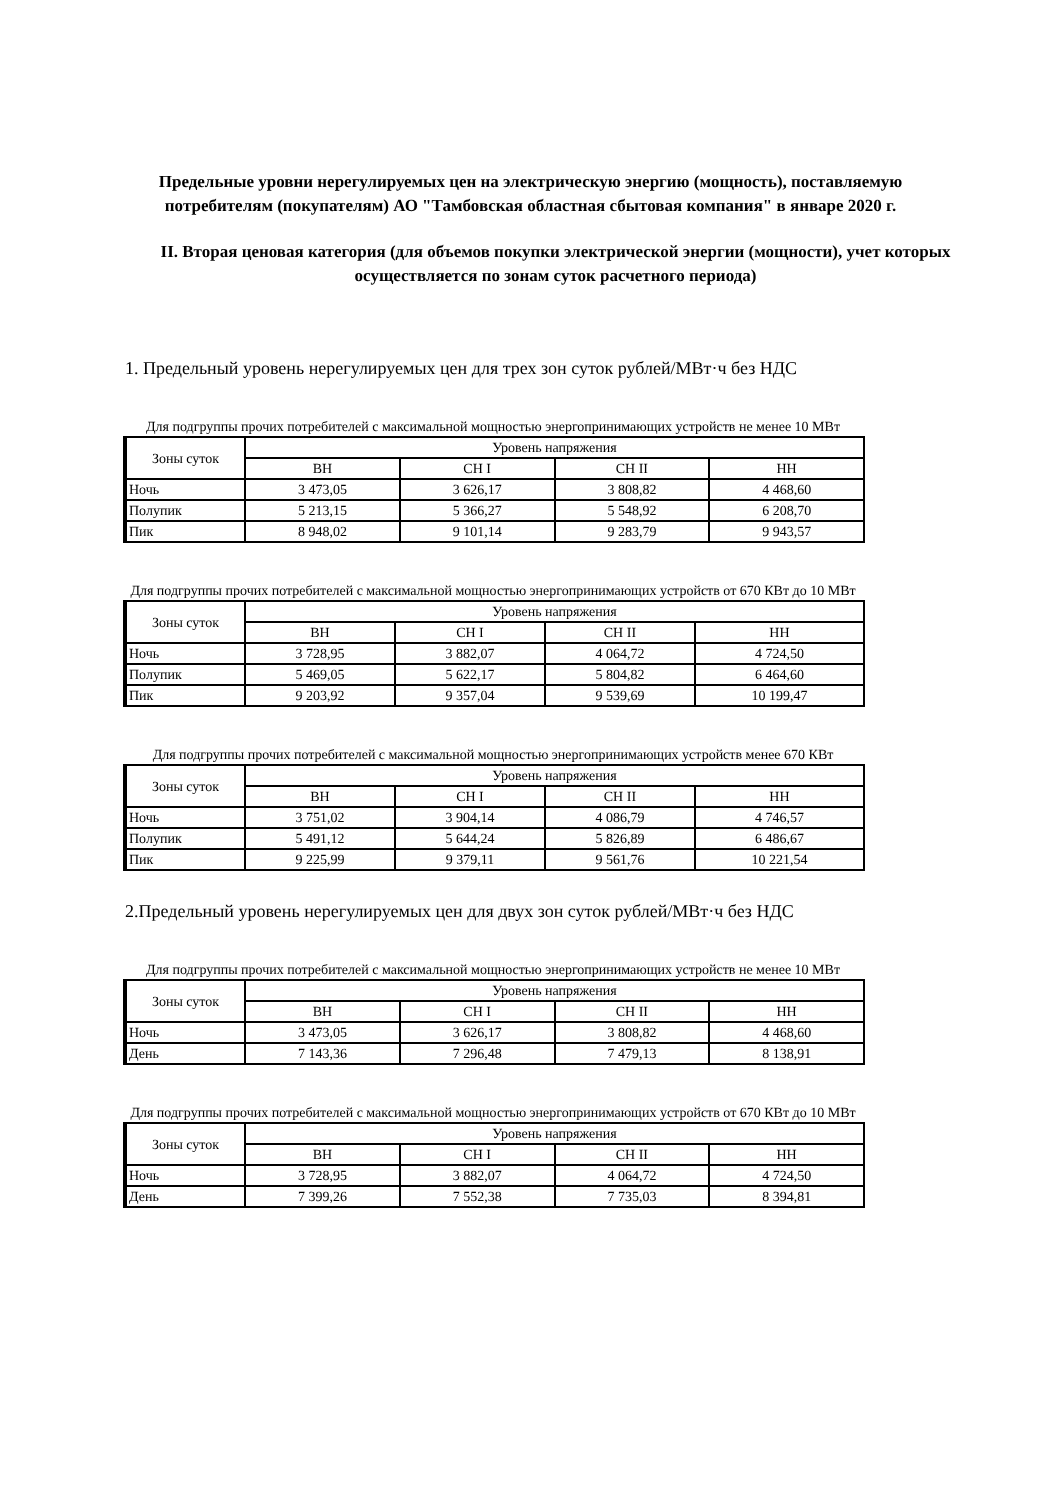Предельные уровни нерегулируемых цен на электрическую энергию (мощность), поставляемую потребителям (покупателям) АО "Тамбовская областная сбытовая компания" в январе 2020 г.
II. Вторая ценовая категория (для объемов покупки электрической энергии (мощности), учет которых осуществляется по зонам суток расчетного периода)
1. Предельный уровень нерегулируемых цен для трех зон суток рублей/МВт·ч без НДС
Для подгруппы прочих потребителей с максимальной мощностью энергопринимающих устройств не менее 10 МВт
| Зоны суток | Уровень напряжения | | | |
| --- | --- | --- | --- | --- |
| | ВН | СН I | СН II | НН |
| Ночь | 3 473,05 | 3 626,17 | 3 808,82 | 4 468,60 |
| Полупик | 5 213,15 | 5 366,27 | 5 548,92 | 6 208,70 |
| Пик | 8 948,02 | 9 101,14 | 9 283,79 | 9 943,57 |
Для подгруппы прочих потребителей с максимальной мощностью энергопринимающих устройств от 670 КВт до 10 МВт
| Зоны суток | Уровень напряжения | | | |
| --- | --- | --- | --- | --- |
| | ВН | СН I | СН II | НН |
| Ночь | 3 728,95 | 3 882,07 | 4 064,72 | 4 724,50 |
| Полупик | 5 469,05 | 5 622,17 | 5 804,82 | 6 464,60 |
| Пик | 9 203,92 | 9 357,04 | 9 539,69 | 10 199,47 |
Для подгруппы прочих потребителей с максимальной мощностью энергопринимающих устройств менее 670 КВт
| Зоны суток | Уровень напряжения | | | |
| --- | --- | --- | --- | --- |
| | ВН | СН I | СН II | НН |
| Ночь | 3 751,02 | 3 904,14 | 4 086,79 | 4 746,57 |
| Полупик | 5 491,12 | 5 644,24 | 5 826,89 | 6 486,67 |
| Пик | 9 225,99 | 9 379,11 | 9 561,76 | 10 221,54 |
2.Предельный уровень нерегулируемых цен для двух зон суток рублей/МВт·ч без НДС
Для подгруппы прочих потребителей с максимальной мощностью энергопринимающих устройств не менее 10 МВт
| Зоны суток | Уровень напряжения | | | |
| --- | --- | --- | --- | --- |
| | ВН | СН I | СН II | НН |
| Ночь | 3 473,05 | 3 626,17 | 3 808,82 | 4 468,60 |
| День | 7 143,36 | 7 296,48 | 7 479,13 | 8 138,91 |
Для подгруппы прочих потребителей с максимальной мощностью энергопринимающих устройств от 670 КВт до 10 МВт
| Зоны суток | Уровень напряжения | | | |
| --- | --- | --- | --- | --- |
| | ВН | СН I | СН II | НН |
| Ночь | 3 728,95 | 3 882,07 | 4 064,72 | 4 724,50 |
| День | 7 399,26 | 7 552,38 | 7 735,03 | 8 394,81 |